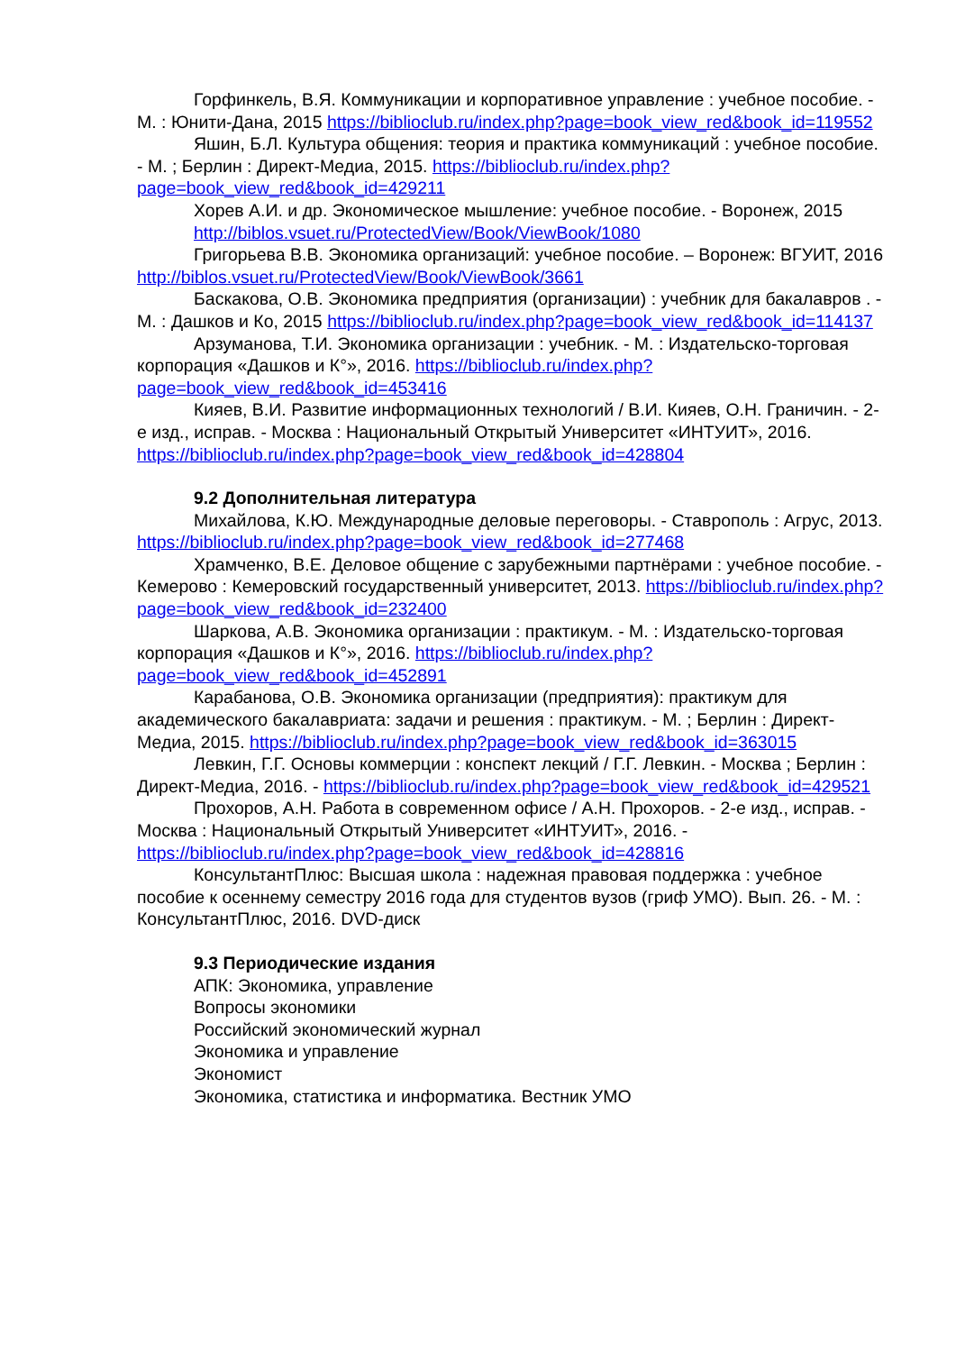Горфинкель, В.Я. Коммуникации и корпоративное управление : учебное пособие. - М. : Юнити-Дана, 2015 https://biblioclub.ru/index.php?page=book_view_red&book_id=119552
Яшин, Б.Л. Культура общения: теория и практика коммуникаций : учебное пособие. - М. ; Берлин : Директ-Медиа, 2015. https://biblioclub.ru/index.php?page=book_view_red&book_id=429211
Хорев А.И. и др. Экономическое мышление: учебное пособие. - Воронеж, 2015
http://biblos.vsuet.ru/ProtectedView/Book/ViewBook/1080
Григорьева В.В. Экономика организаций: учебное пособие. – Воронеж: ВГУИТ, 2016 http://biblos.vsuet.ru/ProtectedView/Book/ViewBook/3661
Баскакова, О.В. Экономика предприятия (организации) : учебник для бакалавров . - М. : Дашков и Ко, 2015 https://biblioclub.ru/index.php?page=book_view_red&book_id=114137
Арзуманова, Т.И. Экономика организации : учебник. - М. : Издательско-торговая корпорация «Дашков и К°», 2016. https://biblioclub.ru/index.php?page=book_view_red&book_id=453416
Кияев, В.И. Развитие информационных технологий / В.И. Кияев, О.Н. Граничин. - 2-е изд., исправ. - Москва : Национальный Открытый Университет «ИНТУИТ», 2016. https://biblioclub.ru/index.php?page=book_view_red&book_id=428804
9.2 Дополнительная литература
Михайлова, К.Ю. Международные деловые переговоры. - Ставрополь : Агрус, 2013. https://biblioclub.ru/index.php?page=book_view_red&book_id=277468
Храмченко, В.Е. Деловое общение с зарубежными партнёрами : учебное пособие. - Кемерово : Кемеровский государственный университет, 2013. https://biblioclub.ru/index.php?page=book_view_red&book_id=232400
Шаркова, А.В. Экономика организации : практикум. - М. : Издательско-торговая корпорация «Дашков и К°», 2016. https://biblioclub.ru/index.php?page=book_view_red&book_id=452891
Карабанова, О.В. Экономика организации (предприятия): практикум для академического бакалавриата: задачи и решения : практикум. - М. ; Берлин : Директ-Медиа, 2015. https://biblioclub.ru/index.php?page=book_view_red&book_id=363015
Левкин, Г.Г. Основы коммерции : конспект лекций / Г.Г. Левкин. - Москва ; Берлин : Директ-Медиа, 2016. - https://biblioclub.ru/index.php?page=book_view_red&book_id=429521
Прохоров, А.Н. Работа в современном офисе / А.Н. Прохоров. - 2-е изд., исправ. - Москва : Национальный Открытый Университет «ИНТУИТ», 2016. - https://biblioclub.ru/index.php?page=book_view_red&book_id=428816
КонсультантПлюс: Высшая школа : надежная правовая поддержка : учебное пособие к осеннему семестру 2016 года для студентов вузов (гриф УМО). Вып. 26. - М. : КонсультантПлюс, 2016. DVD-диск
9.3 Периодические издания
АПК: Экономика, управление
Вопросы экономики
Российский экономический журнал
Экономика и управление
Экономист
Экономика, статистика и информатика. Вестник УМО